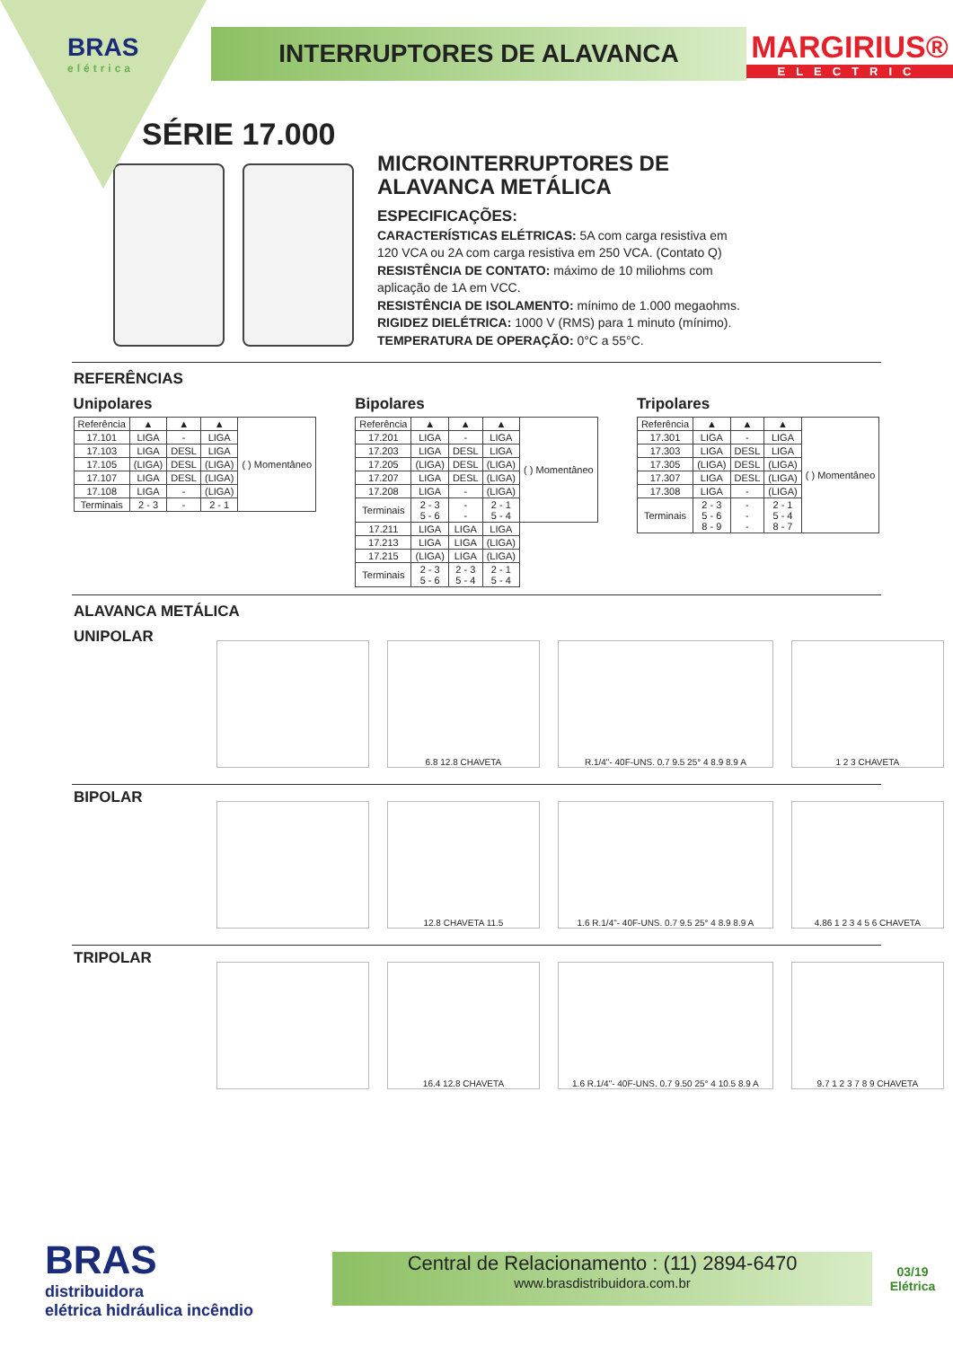BRAS
elétrica
INTERRUPTORES DE ALAVANCA
MARGIRIUS®
ELECTRIC
SÉRIE 17.000
MICROINTERRUPTORES DE
ALAVANCA METÁLICA
ESPECIFICAÇÕES:
CARACTERÍSTICAS ELÉTRICAS: 5A com carga resistiva em
120 VCA ou 2A com carga resistiva em 250 VCA. (Contato Q)
RESISTÊNCIA DE CONTATO: máximo de 10 miliohms com
aplicação de 1A em VCC.
RESISTÊNCIA DE ISOLAMENTO: mínimo de 1.000 megaohms.
RIGIDEZ DIELÉTRICA: 1000 V (RMS) para 1 minuto (mínimo).
TEMPERATURA DE OPERAÇÃO: 0°C a 55°C.
REFERÊNCIAS
Unipolares
| Referência | ▲ | ▲ | ▲ | ( ) Momentâneo |
| --- | --- | --- | --- | --- |
| 17.101 | LIGA | - | LIGA | |
| 17.103 | LIGA | DESL | LIGA | |
| 17.105 | (LIGA) | DESL | (LIGA) | |
| 17.107 | LIGA | DESL | (LIGA) | |
| 17.108 | LIGA | - | (LIGA) | |
| Terminais | 2 - 3 | - | 2 - 1 | |
Bipolares
| Referência | ▲ | ▲ | ▲ | ( ) Momentâneo |
| --- | --- | --- | --- | --- |
| 17.201 | LIGA | - | LIGA | |
| 17.203 | LIGA | DESL | LIGA | |
| 17.205 | (LIGA) | DESL | (LIGA) | |
| 17.207 | LIGA | DESL | (LIGA) | |
| 17.208 | LIGA | - | (LIGA) | |
| Terminais | 2 - 3 5 - 6 | - - | 2 - 1 5 - 4 | |
| 17.211 | LIGA | LIGA | LIGA | |
| 17.213 | LIGA | LIGA | (LIGA) | |
| 17.215 | (LIGA) | LIGA | (LIGA) | |
| Terminais | 2 - 3 5 - 6 | 2 - 3 5 - 4 | 2 - 1 5 - 4 | |
Tripolares
| Referência | ▲ | ▲ | ▲ | ( ) Momentâneo |
| --- | --- | --- | --- | --- |
| 17.301 | LIGA | - | LIGA | |
| 17.303 | LIGA | DESL | LIGA | |
| 17.305 | (LIGA) | DESL | (LIGA) | |
| 17.307 | LIGA | DESL | (LIGA) | |
| 17.308 | LIGA | - | (LIGA) | |
| Terminais | 2 - 3 5 - 6 8 - 9 | - - - | 2 - 1 5 - 4 8 - 7 | |
ALAVANCA METÁLICA
UNIPOLAR
6.8 12.8 CHAVETA R.1/4"- 40F-UNS. 0.7 9.5 25° 4 8.9 8.9 A 1 2 3 CHAVETA
BIPOLAR
12.8 CHAVETA 11.5
1.6 R.1/4"- 40F-UNS. 0.7 9.5 25° 4 8.9 8.9 A
4.86 1 2 3 4 5 6 CHAVETA
TRIPOLAR
16.4 12.8 CHAVETA
1.6 R.1/4"- 40F-UNS. 0.7 9.50 25° 4 10.5 8.9 A
9.7 1 2 3 7 8 9 CHAVETA
BRAS
distribuidora
elétrica hidráulica incêndio
Central de Relacionamento : (11) 2894-6470
www.brasdistribuidora.com.br
03/19
Elétrica